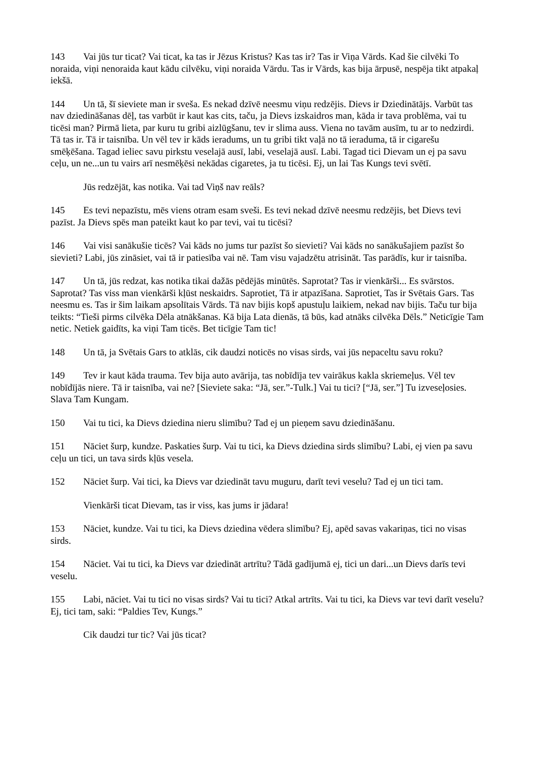143 Vai jūs tur ticat? Vai ticat, ka tas ir Jēzus Kristus? Kas tas ir? Tas ir Viņa Vārds. Kad šie cilvēki To noraida, viņi nenoraida kaut kādu cilvēku, viņi noraida Vārdu. Tas ir Vārds, kas bija ārpusē, nespēja tikt atpakaļ iekšā.
144 Un tā, šī sieviete man ir sveša. Es nekad dzīvē neesmu viņu redzējis. Dievs ir Dziedinātājs. Varbūt tas nav dziedināšanas dēļ, tas varbūt ir kaut kas cits, taču, ja Dievs izskaidros man, kāda ir tava problēma, vai tu ticēsi man? Pirmā lieta, par kuru tu gribi aizlūgšanu, tev ir slima auss. Viena no tavām ausīm, tu ar to nedzirdi. Tā tas ir. Tā ir taisnība. Un vēl tev ir kāds ieradums, un tu gribi tikt vaļā no tā ieraduma, tā ir cigarešu smēķēšana. Tagad ieliec savu pirkstu veselajā ausī, labi, veselajā ausī. Labi. Tagad tici Dievam un ej pa savu ceļu, un ne...un tu vairs arī nesmēķēsi nekādas cigaretes, ja tu ticēsi. Ej, un lai Tas Kungs tevi svētī.
Jūs redzējāt, kas notika. Vai tad Viņš nav reāls?
145 Es tevi nepazīstu, mēs viens otram esam sveši. Es tevi nekad dzīvē neesmu redzējis, bet Dievs tevi pazīst. Ja Dievs spēs man pateikt kaut ko par tevi, vai tu ticēsi?
146 Vai visi sanākušie ticēs? Vai kāds no jums tur pazīst šo sievieti? Vai kāds no sanākušajiem pazīst šo sievieti? Labi, jūs zināsiet, vai tā ir patiesība vai nē. Tam visu vajadzētu atrisināt. Tas parādīs, kur ir taisnība.
147 Un tā, jūs redzat, kas notika tikai dažās pēdējās minūtēs. Saprotat? Tas ir vienkārši... Es svārstos. Saprotat? Tas viss man vienkārši kļūst neskaidrs. Saprotiet, Tā ir atpazīšana. Saprotiet, Tas ir Svētais Gars. Tas neesmu es. Tas ir šim laikam apsolītais Vārds. Tā nav bijis kopš apustuļu laikiem, nekad nav bijis. Taču tur bija teikts: “Tieši pirms cilvēka Dēla atnākšanas. Kā bija Lata dienās, tā būs, kad atnāks cilvēka Dēls.” Neticīgie Tam netic. Netiek gaidīts, ka viņi Tam ticēs. Bet ticīgie Tam tic!
148 Un tā, ja Svētais Gars to atklās, cik daudzi noticēs no visas sirds, vai jūs nepaceltu savu roku?
149 Tev ir kaut kāda trauma. Tev bija auto avārija, tas nobīdīja tev vairākus kakla skriemeļus. Vēl tev nobīdījās niere. Tā ir taisnība, vai ne? [Sieviete saka: “Jā, ser.”-Tulk.] Vai tu tici? [“Jā, ser.”] Tu izveseļosies. Slava Tam Kungam.
150 Vai tu tici, ka Dievs dziedina nieru slimību? Tad ej un pieņem savu dziedināšanu.
151 Nāciet šurp, kundze. Paskaties šurp. Vai tu tici, ka Dievs dziedina sirds slimību? Labi, ej vien pa savu ceļu un tici, un tava sirds kļūs vesela.
152 Nāciet šurp. Vai tici, ka Dievs var dziedināt tavu muguru, darīt tevi veselu? Tad ej un tici tam.
Vienkārši ticat Dievam, tas ir viss, kas jums ir jādara!
153 Nāciet, kundze. Vai tu tici, ka Dievs dziedina vēdera slimību? Ej, apēd savas vakariņas, tici no visas sirds.
154 Nāciet. Vai tu tici, ka Dievs var dziedināt artrītu? Tādā gadījumā ej, tici un dari...un Dievs darīs tevi veselu.
155 Labi, nāciet. Vai tu tici no visas sirds? Vai tu tici? Atkal artrīts. Vai tu tici, ka Dievs var tevi darīt veselu? Ej, tici tam, saki: “Paldies Tev, Kungs.”
Cik daudzi tur tic? Vai jūs ticat?